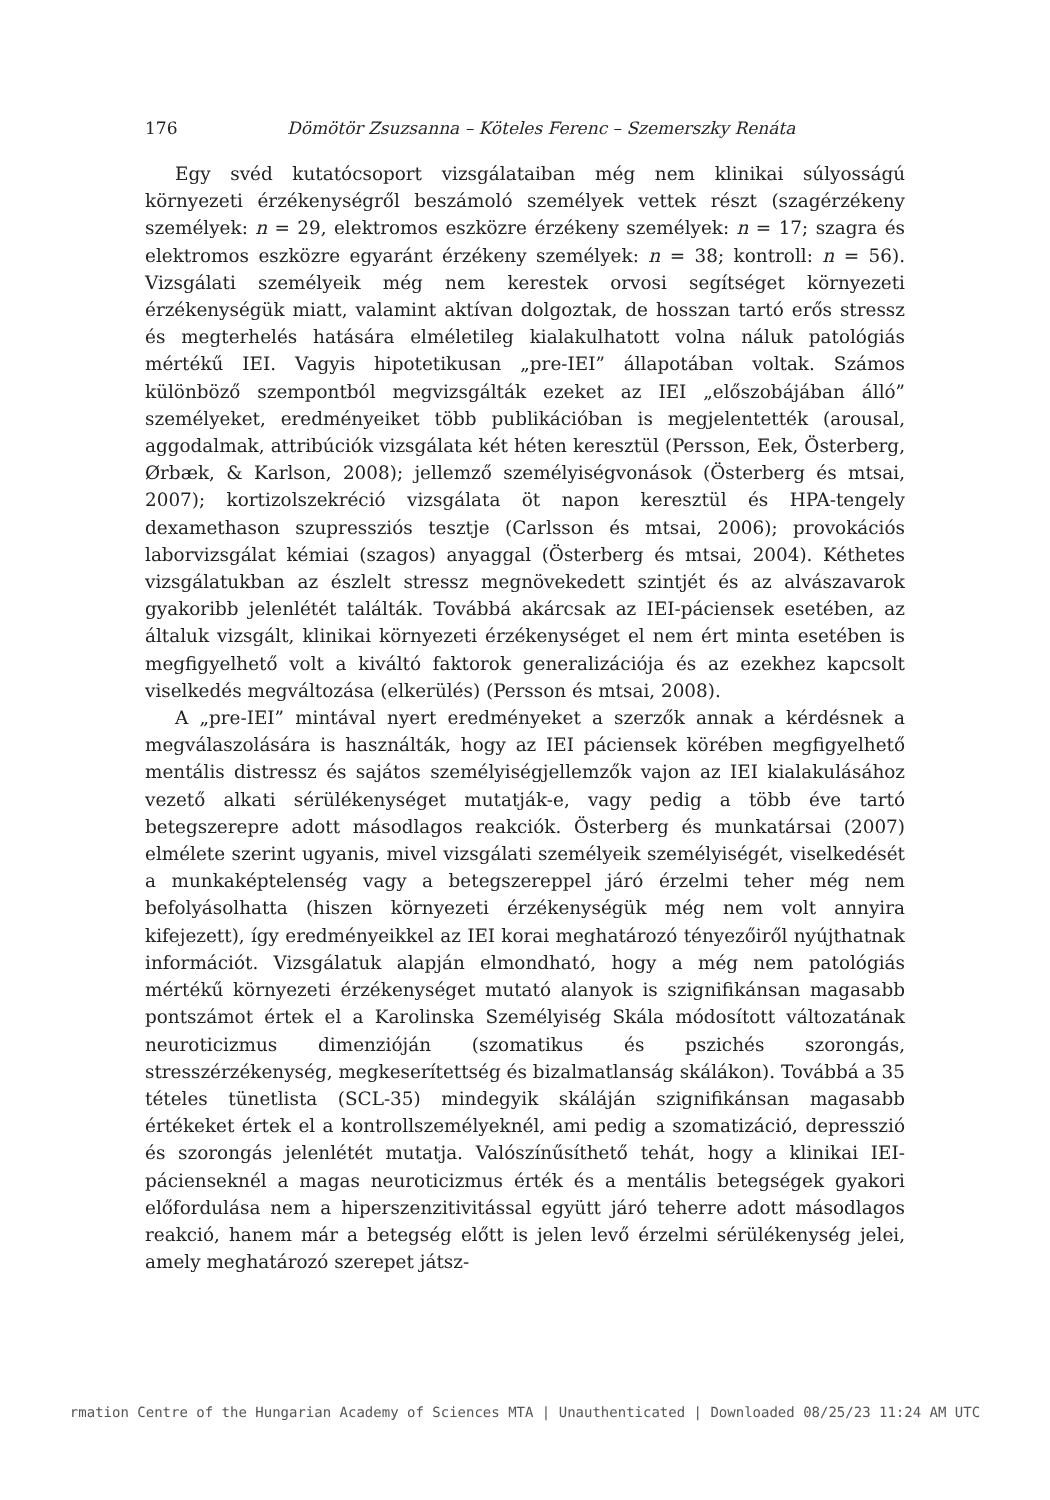176
Dömötör Zsuzsanna – Köteles Ferenc – Szemerszky Renáta
Egy svéd kutatócsoport vizsgálataiban még nem klinikai súlyosságú környezeti érzékenységről beszámoló személyek vettek részt (szagérzékeny személyek: n = 29, elektromos eszközre érzékeny személyek: n = 17; szagra és elektromos eszközre egyaránt érzékeny személyek: n = 38; kontroll: n = 56). Vizsgálati személyeik még nem kerestek orvosi segítséget környezeti érzékenységük miatt, valamint aktívan dolgoztak, de hosszan tartó erős stressz és megterhelés hatására elméletileg kialakulhatott volna náluk patológiás mértékű IEI. Vagyis hipotetikusan „pre-IEI” állapotában voltak. Számos különböző szempontból megvizsgálták ezeket az IEI „előszobájában álló” személyeket, eredményeiket több publikációban is megjelentették (arousal, aggodalmak, attribúciók vizsgálata két héten keresztül (Persson, Eek, Österberg, Ørbæk, & Karlson, 2008); jellemző személyiségvonások (Österberg és mtsai, 2007); kortizolszekréció vizsgálata öt napon keresztül és HPA-tengely dexamethason szupressziós tesztje (Carlsson és mtsai, 2006); provokációs laborvizsgálat kémiai (szagos) anyaggal (Österberg és mtsai, 2004). Kéthetes vizsgálatukban az észlelt stressz megnövekedett szintjét és az alvászavarok gyakoribb jelenlétét találták. Továbbá akárcsak az IEI-páciensek esetében, az általuk vizsgált, klinikai környezeti érzékenységet el nem ért minta esetében is megfigyelhető volt a kiváltó faktorok generalizációja és az ezekhez kapcsolt viselkedés megváltozása (elkerülés) (Persson és mtsai, 2008).
A „pre-IEI” mintával nyert eredményeket a szerzők annak a kérdésnek a megválaszolására is használták, hogy az IEI páciensek körében megfigyelhető mentális distressz és sajátos személyiségjellemzők vajon az IEI kialakulásához vezető alkati sérülékenységet mutatják-e, vagy pedig a több éve tartó betegszerepre adott másodlagos reakciók. Österberg és munkatársai (2007) elmélete szerint ugyanis, mivel vizsgálati személyeik személyiségét, viselkedését a munkaképtelenség vagy a betegszereppel járó érzelmi teher még nem befolyásolhatta (hiszen környezeti érzékenységük még nem volt annyira kifejezett), így eredményeikkel az IEI korai meghatározó tényezőiről nyújthatnak információt. Vizsgálatuk alapján elmondható, hogy a még nem patológiás mértékű környezeti érzékenységet mutató alanyok is szignifikánsan magasabb pontszámot értek el a Karolinska Személyiség Skála módosított változatának neuroticizmus dimenzióján (szomatikus és pszichés szorongás, stresszérzékenység, megkeserítettség és bizalmatlanság skálákon). Továbbá a 35 tételes tünetlista (SCL-35) mindegyik skáláján szignifikánsan magasabb értékeket értek el a kontrollszemélyeknél, ami pedig a szomatizáció, depresszió és szorongás jelenlétét mutatja. Valószínűsíthető tehát, hogy a klinikai IEI-pácienseknél a magas neuroticizmus érték és a mentális betegségek gyakori előfordulása nem a hiperszenzitivitással együtt járó teherre adott másodlagos reakció, hanem már a betegség előtt is jelen levő érzelmi sérülékenység jelei, amely meghatározó szerepet játsz-
rmation Centre of the Hungarian Academy of Sciences MTA | Unauthenticated | Downloaded 08/25/23 11:24 AM UTC